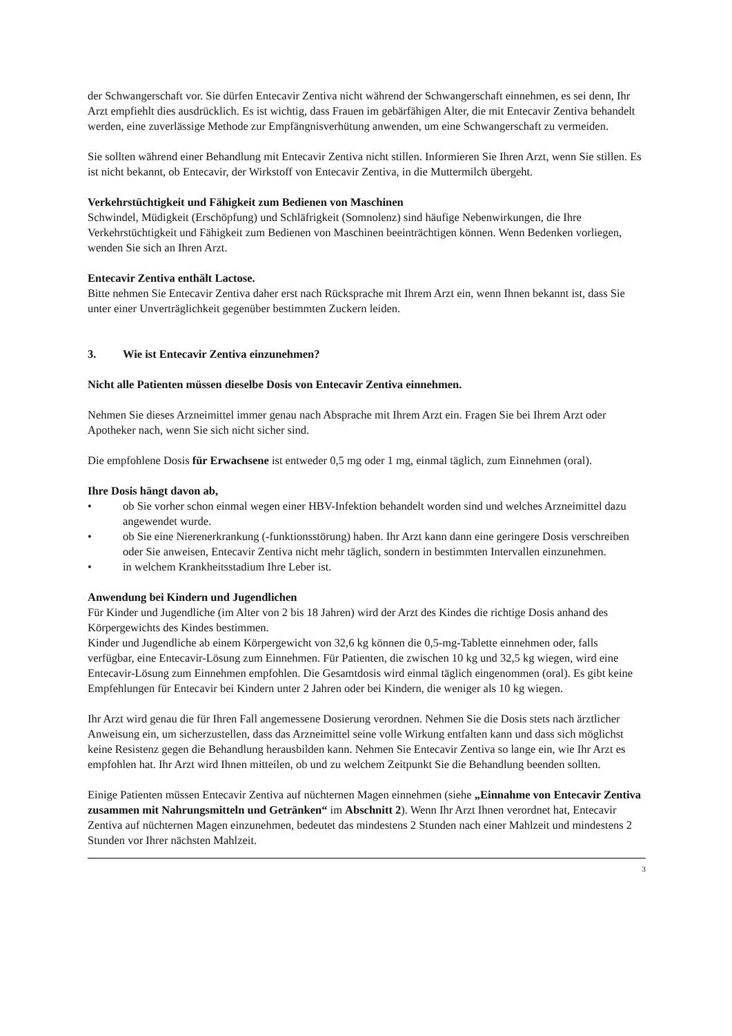der Schwangerschaft vor. Sie dürfen Entecavir Zentiva nicht während der Schwangerschaft einnehmen, es sei denn, Ihr Arzt empfiehlt dies ausdrücklich. Es ist wichtig, dass Frauen im gebärfähigen Alter, die mit Entecavir Zentiva behandelt werden, eine zuverlässige Methode zur Empfängnisverhütung anwenden, um eine Schwangerschaft zu vermeiden.
Sie sollten während einer Behandlung mit Entecavir Zentiva nicht stillen. Informieren Sie Ihren Arzt, wenn Sie stillen. Es ist nicht bekannt, ob Entecavir, der Wirkstoff von Entecavir Zentiva, in die Muttermilch übergeht.
Verkehrstüchtigkeit und Fähigkeit zum Bedienen von Maschinen
Schwindel, Müdigkeit (Erschöpfung) und Schläfrigkeit (Somnolenz) sind häufige Nebenwirkungen, die Ihre Verkehrstüchtigkeit und Fähigkeit zum Bedienen von Maschinen beeinträchtigen können. Wenn Bedenken vorliegen, wenden Sie sich an Ihren Arzt.
Entecavir Zentiva enthält Lactose.
Bitte nehmen Sie Entecavir Zentiva daher erst nach Rücksprache mit Ihrem Arzt ein, wenn Ihnen bekannt ist, dass Sie unter einer Unverträglichkeit gegenüber bestimmten Zuckern leiden.
3. Wie ist Entecavir Zentiva einzunehmen?
Nicht alle Patienten müssen dieselbe Dosis von Entecavir Zentiva einnehmen.
Nehmen Sie dieses Arzneimittel immer genau nach Absprache mit Ihrem Arzt ein. Fragen Sie bei Ihrem Arzt oder Apotheker nach, wenn Sie sich nicht sicher sind.
Die empfohlene Dosis für Erwachsene ist entweder 0,5 mg oder 1 mg, einmal täglich, zum Einnehmen (oral).
Ihre Dosis hängt davon ab,
• ob Sie vorher schon einmal wegen einer HBV-Infektion behandelt worden sind und welches Arzneimittel dazu angewendet wurde.
• ob Sie eine Nierenerkrankung (-funktionsstörung) haben. Ihr Arzt kann dann eine geringere Dosis verschreiben oder Sie anweisen, Entecavir Zentiva nicht mehr täglich, sondern in bestimmten Intervallen einzunehmen.
• in welchem Krankheitsstadium Ihre Leber ist.
Anwendung bei Kindern und Jugendlichen
Für Kinder und Jugendliche (im Alter von 2 bis 18 Jahren) wird der Arzt des Kindes die richtige Dosis anhand des Körpergewichts des Kindes bestimmen.
Kinder und Jugendliche ab einem Körpergewicht von 32,6 kg können die 0,5-mg-Tablette einnehmen oder, falls verfügbar, eine Entecavir-Lösung zum Einnehmen. Für Patienten, die zwischen 10 kg und 32,5 kg wiegen, wird eine Entecavir-Lösung zum Einnehmen empfohlen. Die Gesamtdosis wird einmal täglich eingenommen (oral). Es gibt keine Empfehlungen für Entecavir bei Kindern unter 2 Jahren oder bei Kindern, die weniger als 10 kg wiegen.
Ihr Arzt wird genau die für Ihren Fall angemessene Dosierung verordnen. Nehmen Sie die Dosis stets nach ärztlicher Anweisung ein, um sicherzustellen, dass das Arzneimittel seine volle Wirkung entfalten kann und dass sich möglichst keine Resistenz gegen die Behandlung herausbilden kann. Nehmen Sie Entecavir Zentiva so lange ein, wie Ihr Arzt es empfohlen hat. Ihr Arzt wird Ihnen mitteilen, ob und zu welchem Zeitpunkt Sie die Behandlung beenden sollten.
Einige Patienten müssen Entecavir Zentiva auf nüchternen Magen einnehmen (siehe „Einnahme von Entecavir Zentiva zusammen mit Nahrungsmitteln und Getränken“ im Abschnitt 2). Wenn Ihr Arzt Ihnen verordnet hat, Entecavir Zentiva auf nüchternen Magen einzunehmen, bedeutet das mindestens 2 Stunden nach einer Mahlzeit und mindestens 2 Stunden vor Ihrer nächsten Mahlzeit.
3